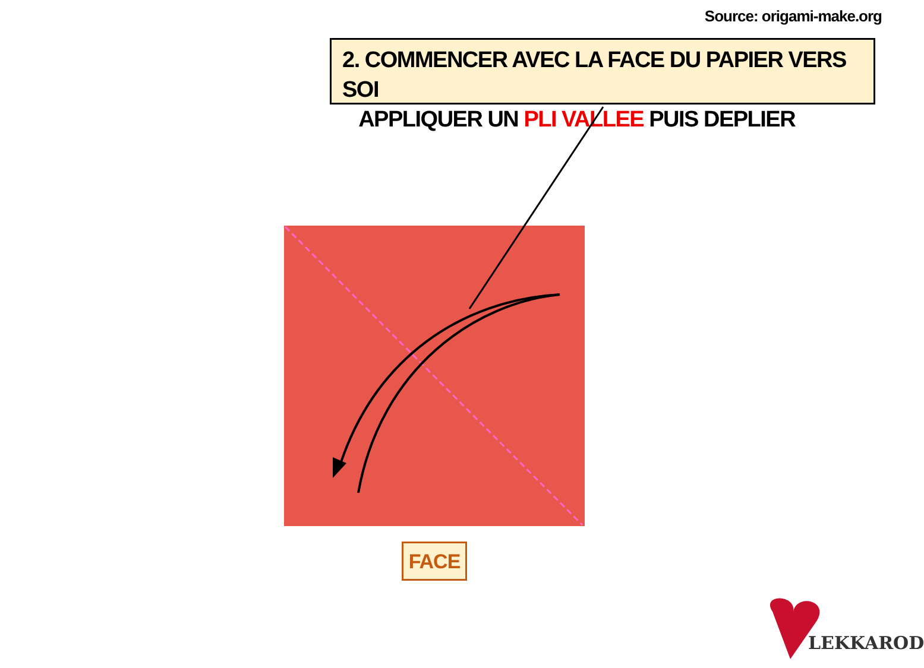Source: origami-make.org
2. COMMENCER AVEC LA FACE DU PAPIER VERS SOI
APPLIQUER UN PLI VALLEE PUIS DEPLIER
FACE
LEKKAROD